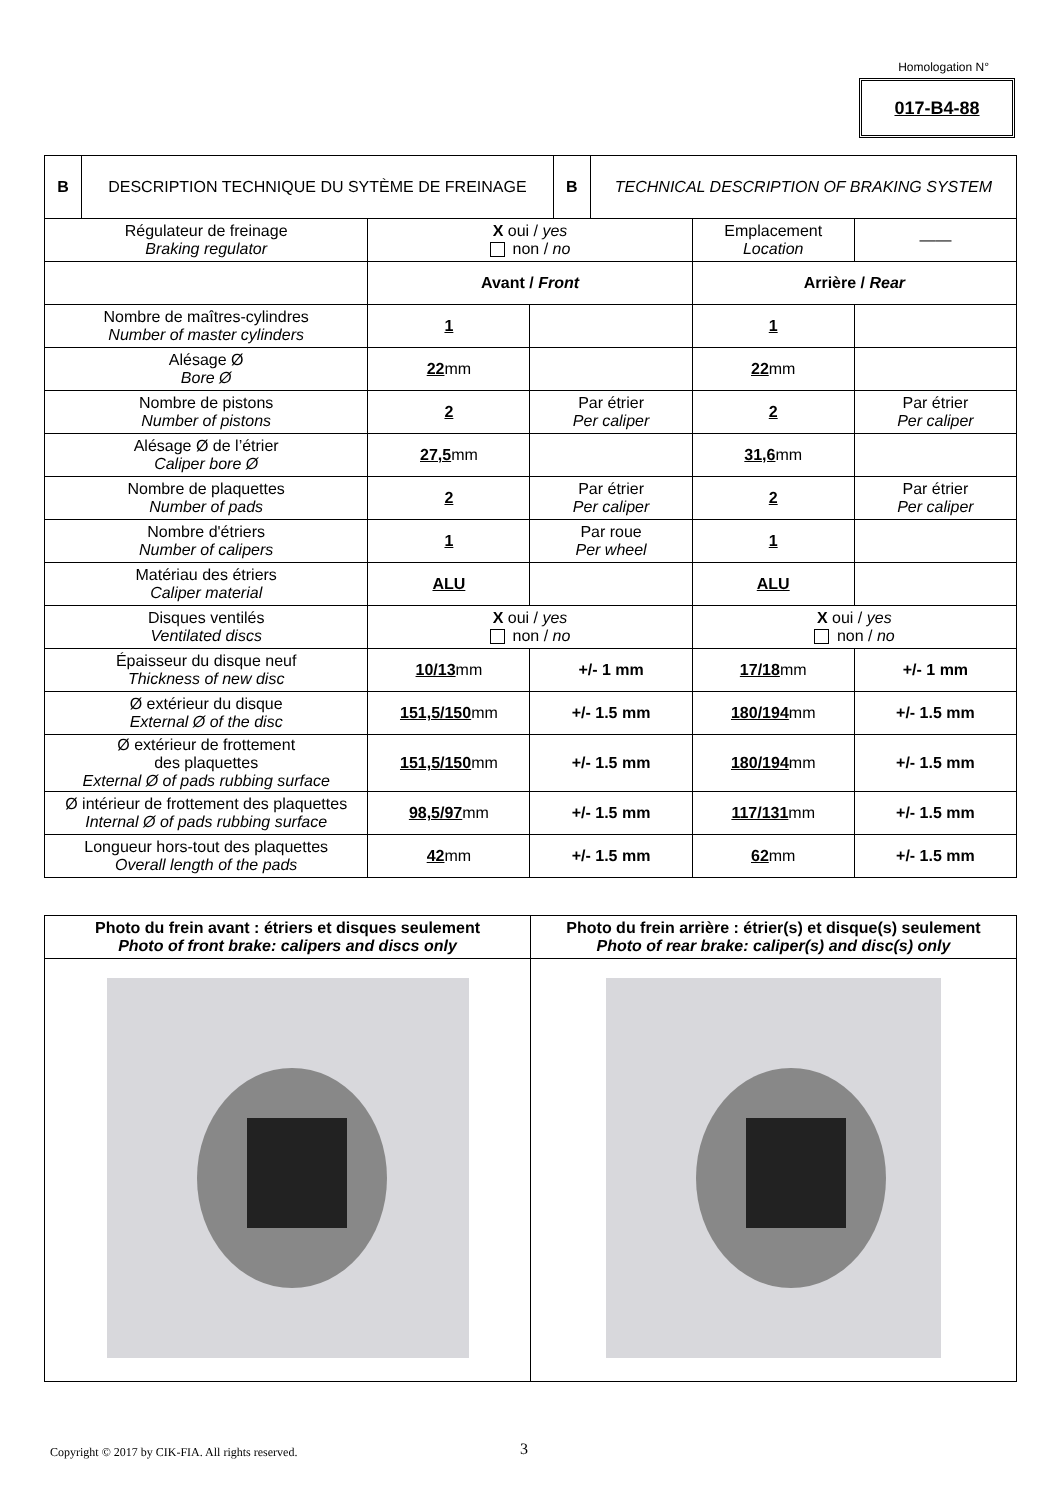Homologation N°
017-B4-88
| B | DESCRIPTION TECHNIQUE DU SYTÈME DE FREINAGE | B | TECHNICAL DESCRIPTION OF BRAKING SYSTEM |
| Régulateur de freinage Braking regulator | X oui / yes non / no | | Emplacement Location | —— |
| | Avant / Front | | Arrière / Rear | |
| Nombre de maîtres-cylindres Number of master cylinders | 1 | | 1 | |
| Alésage Ø Bore Ø | 22 mm | | 22 mm | |
| Nombre de pistons Number of pistons | 2 | Par étrier Per caliper | 2 | Par étrier Per caliper |
| Alésage Ø de l’étrier Caliper bore Ø | 27,5 mm | | 31,6 mm | |
| Nombre de plaquettes Number of pads | 2 | Par étrier Per caliper | 2 | Par étrier Per caliper |
| Nombre d'étriers Number of calipers | 1 | Par roue Per wheel | 1 | |
| Matériau des étriers Caliper material | ALU | | ALU | |
| Disques ventilés Ventilated discs | X oui / yes non / no | | X oui / yes non / no | |
| Épaisseur du disque neuf Thickness of new disc | 10/13 mm | +/- 1 mm | 17/18 mm | +/- 1 mm |
| Ø extérieur du disque External Ø of the disc | 151,5/150 mm | +/- 1.5 mm | 180/194 mm | +/- 1.5 mm |
| Ø extérieur de frottement des plaquettes External Ø of pads rubbing surface | 151,5/150 mm | +/- 1.5 mm | 180/194 mm | +/- 1.5 mm |
| Ø intérieur de frottement des plaquettes Internal Ø of pads rubbing surface | 98,5/97 mm | +/- 1.5 mm | 117/131 mm | +/- 1.5 mm |
| Longueur hors-tout des plaquettes Overall length of the pads | 42 mm | +/- 1.5 mm | 62 mm | +/- 1.5 mm |
| Photo du frein avant : étriers et disques seulement Photo of front brake: calipers and discs only | Photo du frein arrière : étrier(s) et disque(s) seulement Photo of rear brake: caliper(s) and disc(s) only |
Copyright © 2017 by CIK-FIA. All rights reserved.
3